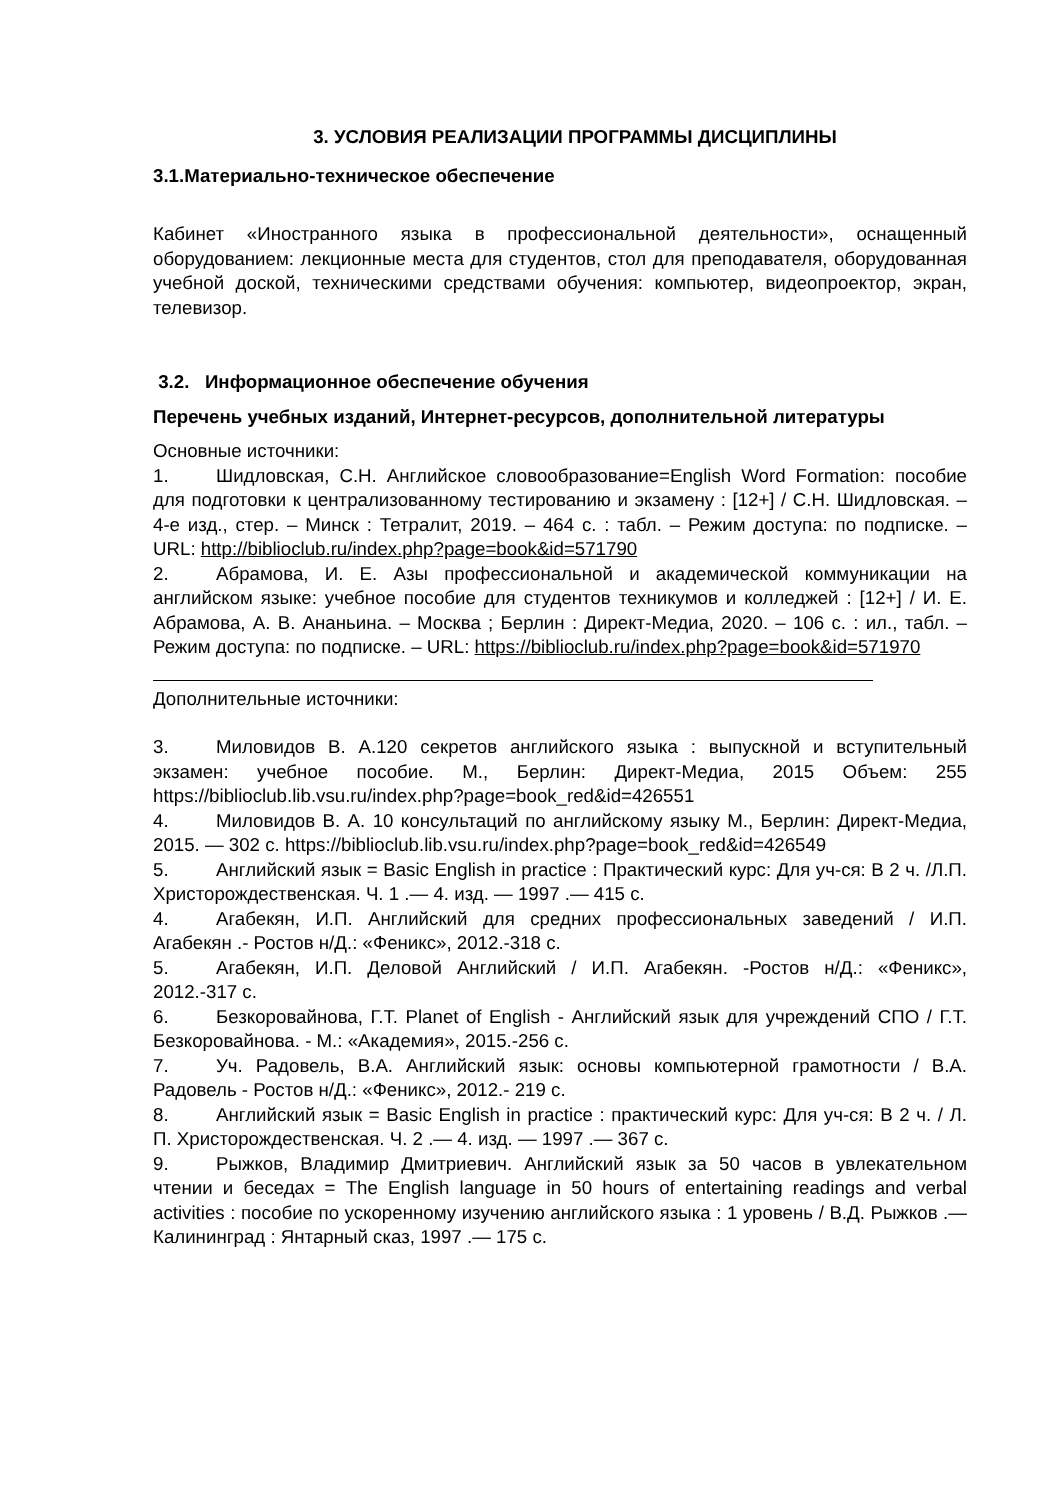3. УСЛОВИЯ РЕАЛИЗАЦИИ ПРОГРАММЫ ДИСЦИПЛИНЫ
3.1.Материально-техническое обеспечение
Кабинет «Иностранного языка в профессиональной деятельности», оснащенный оборудованием: лекционные места для студентов, стол для преподавателя, оборудованная учебной доской, техническими средствами обучения: компьютер, видеопроектор, экран, телевизор.
3.2. Информационное обеспечение обучения
Перечень учебных изданий, Интернет-ресурсов, дополнительной литературы
Основные источники:
1. Шидловская, С.Н. Английское словообразование=English Word Formation: пособие для подготовки к централизованному тестированию и экзамену : [12+] / С.Н. Шидловская. – 4-е изд., стер. – Минск : Тетралит, 2019. – 464 с. : табл. – Режим доступа: по подписке. – URL: http://biblioclub.ru/index.php?page=book&id=571790
2. Абрамова, И. Е. Азы профессиональной и академической коммуникации на английском языке: учебное пособие для студентов техникумов и колледжей : [12+] / И. Е. Абрамова, А. В. Ананьина. – Москва ; Берлин : Директ-Медиа, 2020. – 106 с. : ил., табл. – Режим доступа: по подписке. – URL: https://biblioclub.ru/index.php?page=book&id=571970
Дополнительные источники:
3. Миловидов В. А.120 секретов английского языка : выпускной и вступительный экзамен: учебное пособие. М., Берлин: Директ-Медиа, 2015 Объем: 255 https://biblioclub.lib.vsu.ru/index.php?page=book_red&id=426551
4. Миловидов В. А. 10 консультаций по английскому языку М., Берлин: Директ-Медиа, 2015. — 302 с. https://biblioclub.lib.vsu.ru/index.php?page=book_red&id=426549
5. Английский язык = Basic English in practice : Практический курс: Для уч-ся: В 2 ч. /Л.П. Христорождественская. Ч. 1 .— 4. изд. — 1997 .— 415 с.
4. Агабекян, И.П. Английский для средних профессиональных заведений / И.П. Агабекян .- Ростов н/Д.: «Феникс», 2012.-318 с.
5. Агабекян, И.П. Деловой Английский / И.П. Агабекян. -Ростов н/Д.: «Феникс», 2012.-317 с.
6. Безкоровайнова, Г.Т. Planet of English - Английский язык для учреждений СПО / Г.Т. Безкоровайнова. - М.: «Академия», 2015.-256 с.
7. Уч. Радовель, В.А. Английский язык: основы компьютерной грамотности / В.А. Радовель - Ростов н/Д.: «Феникс», 2012.- 219 с.
8. Английский язык = Basic English in practice : практический курс: Для уч-ся: В 2 ч. / Л. П. Христорождественская. Ч. 2 .— 4. изд. — 1997 .— 367 с.
9. Рыжков, Владимир Дмитриевич. Английский язык за 50 часов в увлекательном чтении и беседах = The English language in 50 hours of entertaining readings and verbal activities : пособие по ускоренному изучению английского языка : 1 уровень / В.Д. Рыжков .— Калининград : Янтарный сказ, 1997 .— 175 с.